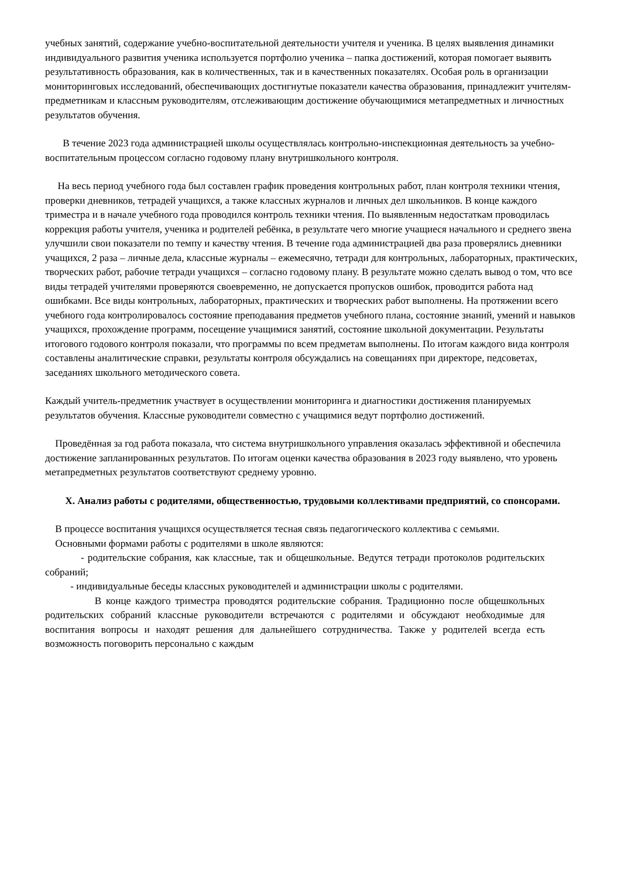учебных занятий, содержание учебно-воспитательной деятельности учителя и ученика. В целях выявления динамики индивидуального развития ученика используется портфолио ученика – папка достижений, которая помогает выявить результативность образования, как в количественных, так и в качественных показателях. Особая роль в организации мониторинговых исследований, обеспечивающих достигнутые показатели качества образования, принадлежит учителям-предметникам и классным руководителям, отслеживающим достижение обучающимися метапредметных и личностных результатов обучения.
В течение 2023 года администрацией школы осуществлялась контрольно-инспекционная деятельность за учебно-воспитательным процессом согласно годовому плану внутришкольного контроля.
На весь период учебного года был составлен график проведения контрольных работ, план контроля техники чтения, проверки дневников, тетрадей учащихся, а также классных журналов и личных дел школьников. В конце каждого триместра и в начале учебного года проводился контроль техники чтения. По выявленным недостаткам проводилась коррекция работы учителя, ученика и родителей ребёнка, в результате чего многие учащиеся начального и среднего звена улучшили свои показатели по темпу и качеству чтения. В течение года администрацией два раза проверялись дневники учащихся, 2 раза – личные дела, классные журналы – ежемесячно, тетради для контрольных, лабораторных, практических, творческих работ, рабочие тетради учащихся – согласно годовому плану. В результате можно сделать вывод о том, что все виды тетрадей учителями проверяются своевременно, не допускается пропусков ошибок, проводится работа над ошибками. Все виды контрольных, лабораторных, практических и творческих работ выполнены. На протяжении всего учебного года контролировалось состояние преподавания предметов учебного плана, состояние знаний, умений и навыков учащихся, прохождение программ, посещение учащимися занятий, состояние школьной документации. Результаты итогового годового контроля показали, что программы по всем предметам выполнены. По итогам каждого вида контроля составлены аналитические справки, результаты контроля обсуждались на совещаниях при директоре, педсоветах, заседаниях школьного методического совета.
Каждый учитель-предметник участвует в осуществлении мониторинга и диагностики достижения планируемых результатов обучения. Классные руководители совместно с учащимися ведут портфолио достижений.
Проведённая за год работа показала, что система внутришкольного управления оказалась эффективной и обеспечила достижение запланированных результатов. По итогам оценки качества образования в 2023 году выявлено, что уровень метапредметных результатов соответствуют среднему уровню.
X. Анализ работы с родителями, общественностью, трудовыми коллективами предприятий, со спонсорами.
В процессе воспитания учащихся осуществляется тесная связь педагогического коллектива с семьями.
Основными формами работы с родителями в школе являются:
- родительские собрания, как классные, так и общешкольные. Ведутся тетради протоколов родительских собраний;
- индивидуальные беседы классных руководителей и администрации школы с родителями.
В конце каждого триместра проводятся родительские собрания. Традиционно после общешкольных родительских собраний классные руководители встречаются с родителями и обсуждают необходимые для воспитания вопросы и находят решения для дальнейшего сотрудничества. Также у родителей всегда есть возможность поговорить персонально с каждым